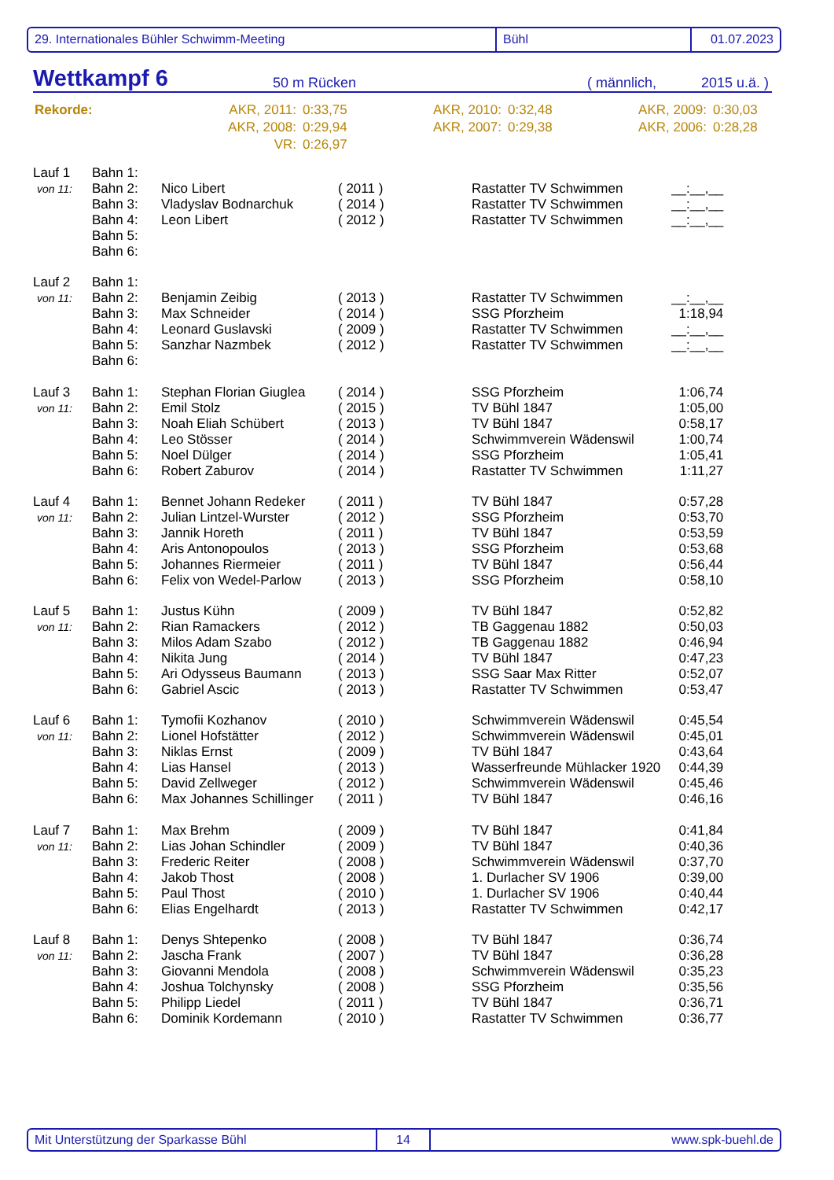29. Internationales Bühler Schwimm-Meeting Bühl 01.07.2023
Wettkampf 6 50 m Rücken ( männlich, 2015 u.ä. )
| Rekorde: | AKR, 2011: | 0:33,75 | AKR, 2010: | 0:32,48 | AKR, 2009: | 0:30,03 |
| | AKR, 2008: | 0:29,94 | AKR, 2007: | 0:29,38 | AKR, 2006: | 0:28,28 |
| | VR: | 0:26,97 | | | | |
| Lauf 1 | Bahn 1: | | | | |
| von 11: | Bahn 2: | Nico Libert | ( 2011 ) | Rastatter TV Schwimmen | __:__,__ |
| | Bahn 3: | Vladyslav Bodnarchuk | ( 2014 ) | Rastatter TV Schwimmen | __:__,__ |
| | Bahn 4: | Leon Libert | ( 2012 ) | Rastatter TV Schwimmen | __:__,__ |
| | Bahn 5: | | | | |
| | Bahn 6: | | | | |
| Lauf 2 | Bahn 1: | | | | |
| von 11: | Bahn 2: | Benjamin Zeibig | ( 2013 ) | Rastatter TV Schwimmen | __:__,__ |
| | Bahn 3: | Max Schneider | ( 2014 ) | SSG Pforzheim | 1:18,94 |
| | Bahn 4: | Leonard Guslavski | ( 2009 ) | Rastatter TV Schwimmen | __:__,__ |
| | Bahn 5: | Sanzhar Nazmbek | ( 2012 ) | Rastatter TV Schwimmen | __:__,__ |
| | Bahn 6: | | | | |
| Lauf 3 | Bahn 1: | Stephan Florian Giuglea | ( 2014 ) | SSG Pforzheim | 1:06,74 |
| von 11: | Bahn 2: | Emil Stolz | ( 2015 ) | TV Bühl 1847 | 1:05,00 |
| | Bahn 3: | Noah Eliah Schübert | ( 2013 ) | TV Bühl 1847 | 0:58,17 |
| | Bahn 4: | Leo Stösser | ( 2014 ) | Schwimmverein Wädenswil | 1:00,74 |
| | Bahn 5: | Noel Dülger | ( 2014 ) | SSG Pforzheim | 1:05,41 |
| | Bahn 6: | Robert Zaburov | ( 2014 ) | Rastatter TV Schwimmen | 1:11,27 |
| Lauf 4 | Bahn 1: | Bennet Johann Redeker | ( 2011 ) | TV Bühl 1847 | 0:57,28 |
| von 11: | Bahn 2: | Julian Lintzel-Wurster | ( 2012 ) | SSG Pforzheim | 0:53,70 |
| | Bahn 3: | Jannik Horeth | ( 2011 ) | TV Bühl 1847 | 0:53,59 |
| | Bahn 4: | Aris Antonopoulos | ( 2013 ) | SSG Pforzheim | 0:53,68 |
| | Bahn 5: | Johannes Riermeier | ( 2011 ) | TV Bühl 1847 | 0:56,44 |
| | Bahn 6: | Felix von Wedel-Parlow | ( 2013 ) | SSG Pforzheim | 0:58,10 |
| Lauf 5 | Bahn 1: | Justus Kühn | ( 2009 ) | TV Bühl 1847 | 0:52,82 |
| von 11: | Bahn 2: | Rian Ramackers | ( 2012 ) | TB Gaggenau 1882 | 0:50,03 |
| | Bahn 3: | Milos Adam Szabo | ( 2012 ) | TB Gaggenau 1882 | 0:46,94 |
| | Bahn 4: | Nikita Jung | ( 2014 ) | TV Bühl 1847 | 0:47,23 |
| | Bahn 5: | Ari Odysseus Baumann | ( 2013 ) | SSG Saar Max Ritter | 0:52,07 |
| | Bahn 6: | Gabriel Ascic | ( 2013 ) | Rastatter TV Schwimmen | 0:53,47 |
| Lauf 6 | Bahn 1: | Tymofii Kozhanov | ( 2010 ) | Schwimmverein Wädenswil | 0:45,54 |
| von 11: | Bahn 2: | Lionel Hofstätter | ( 2012 ) | Schwimmverein Wädenswil | 0:45,01 |
| | Bahn 3: | Niklas Ernst | ( 2009 ) | TV Bühl 1847 | 0:43,64 |
| | Bahn 4: | Lias Hansel | ( 2013 ) | Wasserfreunde Mühlacker 1920 | 0:44,39 |
| | Bahn 5: | David Zellweger | ( 2012 ) | Schwimmverein Wädenswil | 0:45,46 |
| | Bahn 6: | Max Johannes Schillinger | ( 2011 ) | TV Bühl 1847 | 0:46,16 |
| Lauf 7 | Bahn 1: | Max Brehm | ( 2009 ) | TV Bühl 1847 | 0:41,84 |
| von 11: | Bahn 2: | Lias Johan Schindler | ( 2009 ) | TV Bühl 1847 | 0:40,36 |
| | Bahn 3: | Frederic Reiter | ( 2008 ) | Schwimmverein Wädenswil | 0:37,70 |
| | Bahn 4: | Jakob Thost | ( 2008 ) | 1. Durlacher SV 1906 | 0:39,00 |
| | Bahn 5: | Paul Thost | ( 2010 ) | 1. Durlacher SV 1906 | 0:40,44 |
| | Bahn 6: | Elias Engelhardt | ( 2013 ) | Rastatter TV Schwimmen | 0:42,17 |
| Lauf 8 | Bahn 1: | Denys Shtepenko | ( 2008 ) | TV Bühl 1847 | 0:36,74 |
| von 11: | Bahn 2: | Jascha Frank | ( 2007 ) | TV Bühl 1847 | 0:36,28 |
| | Bahn 3: | Giovanni Mendola | ( 2008 ) | Schwimmverein Wädenswil | 0:35,23 |
| | Bahn 4: | Joshua Tolchynsky | ( 2008 ) | SSG Pforzheim | 0:35,56 |
| | Bahn 5: | Philipp Liedel | ( 2011 ) | TV Bühl 1847 | 0:36,71 |
| | Bahn 6: | Dominik Kordemann | ( 2010 ) | Rastatter TV Schwimmen | 0:36,77 |
Mit Unterstützung der Sparkasse Bühl 14 www.spk-buehl.de